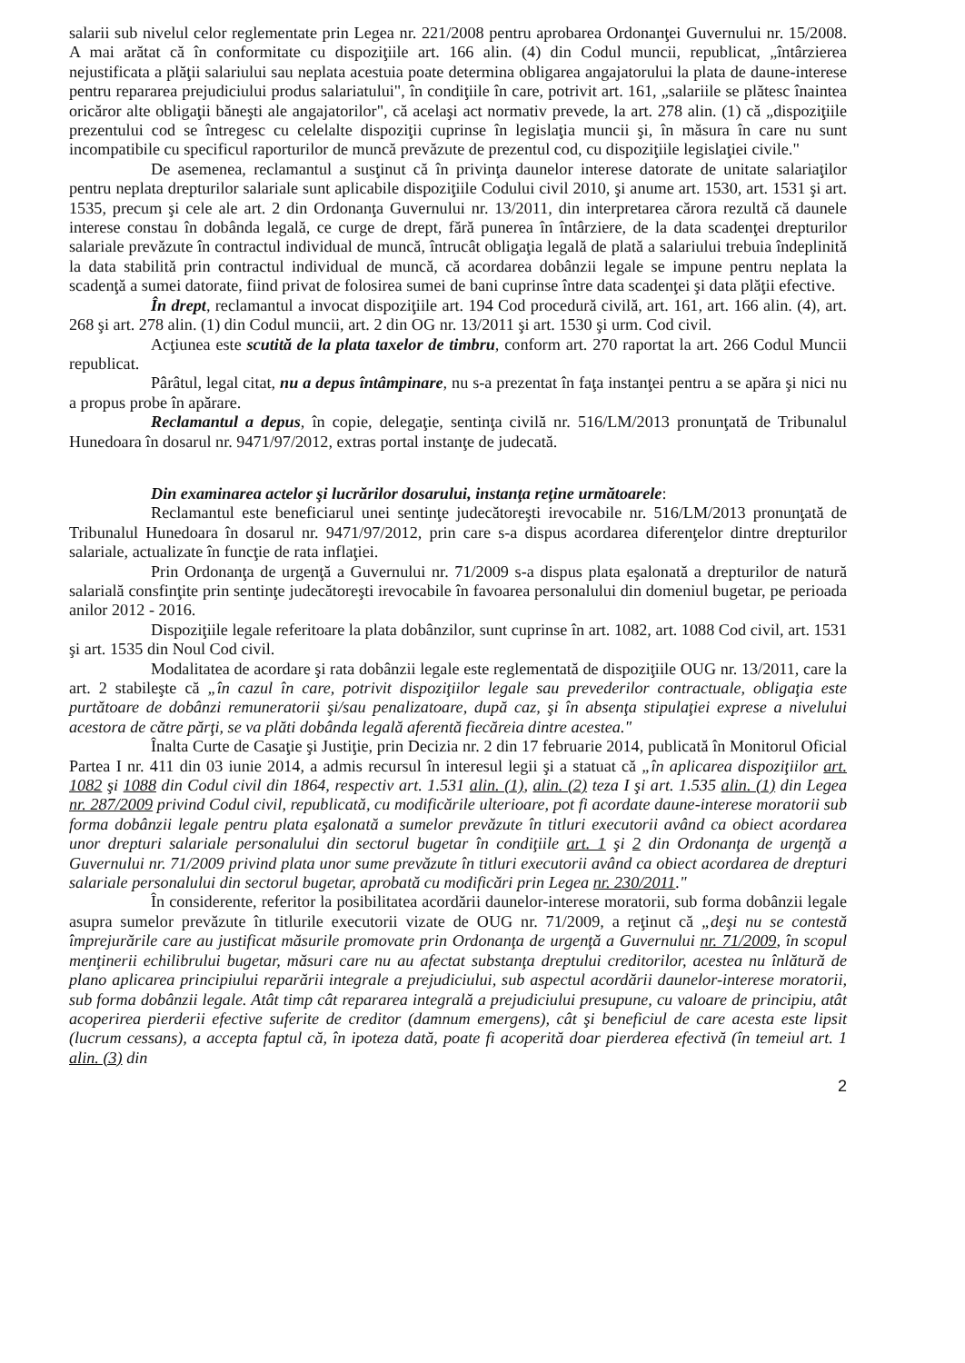salarii sub nivelul celor reglementate prin Legea nr. 221/2008 pentru aprobarea Ordonanţei Guvernului nr. 15/2008. A mai arătat că în conformitate cu dispoziţiile art. 166 alin. (4) din Codul muncii, republicat, „întârzierea nejustificata a plăţii salariului sau neplata acestuia poate determina obligarea angajatorului la plata de daune-interese pentru repararea prejudiciului produs salariatului", în condiţiile în care, potrivit art. 161, „salariile se plătesc înaintea oricăror alte obligaţii băneşti ale angajatorilor", că acelaşi act normativ prevede, la art. 278 alin. (1) că „dispoziţiile prezentului cod se întregesc cu celelalte dispoziţii cuprinse în legislaţia muncii şi, în măsura în care nu sunt incompatibile cu specificul raporturilor de muncă prevăzute de prezentul cod, cu dispoziţiile legislaţiei civile."
De asemenea, reclamantul a susţinut că în privinţa daunelor interese datorate de unitate salariaţilor pentru neplata drepturilor salariale sunt aplicabile dispoziţiile Codului civil 2010, şi anume art. 1530, art. 1531 şi art. 1535, precum şi cele ale art. 2 din Ordonanţa Guvernului nr. 13/2011, din interpretarea cărora rezultă că daunele interese constau în dobânda legală, ce curge de drept, fără punerea în întârziere, de la data scadenţei drepturilor salariale prevăzute în contractul individual de muncă, întrucât obligaţia legală de plată a salariului trebuia îndeplinită la data stabilită prin contractul individual de muncă, că acordarea dobânzii legale se impune pentru neplata la scadenţă a sumei datorate, fiind privat de folosirea sumei de bani cuprinse între data scadenţei şi data plăţii efective.
În drept, reclamantul a invocat dispoziţiile art. 194 Cod procedură civilă, art. 161, art. 166 alin. (4), art. 268 şi art. 278 alin. (1) din Codul muncii, art. 2 din OG nr. 13/2011 şi art. 1530 şi urm. Cod civil.
Acţiunea este scutită de la plata taxelor de timbru, conform art. 270 raportat la art. 266 Codul Muncii republicat.
Pârâtul, legal citat, nu a depus întâmpinare, nu s-a prezentat în faţa instanţei pentru a se apăra şi nici nu a propus probe în apărare.
Reclamantul a depus, în copie, delegaţie, sentinţa civilă nr. 516/LM/2013 pronunţată de Tribunalul Hunedoara în dosarul nr. 9471/97/2012, extras portal instanţe de judecată.
Din examinarea actelor şi lucrărilor dosarului, instanţa reţine următoarele:
Reclamantul este beneficiarul unei sentinţe judecătoreşti irevocabile nr. 516/LM/2013 pronunţată de Tribunalul Hunedoara în dosarul nr. 9471/97/2012, prin care s-a dispus acordarea diferenţelor dintre drepturilor salariale, actualizate în funcţie de rata inflaţiei.
Prin Ordonanţa de urgenţă a Guvernului nr. 71/2009 s-a dispus plata eşalonată a drepturilor de natură salarială consfinţite prin sentinţe judecătoreşti irevocabile în favoarea personalului din domeniul bugetar, pe perioada anilor 2012 - 2016.
Dispoziţiile legale referitoare la plata dobânzilor, sunt cuprinse în art. 1082, art. 1088 Cod civil, art. 1531 şi art. 1535 din Noul Cod civil.
Modalitatea de acordare şi rata dobânzii legale este reglementată de dispoziţiile OUG nr. 13/2011, care la art. 2 stabileşte că „în cazul în care, potrivit dispoziţiilor legale sau prevederilor contractuale, obligaţia este purtătoare de dobânzi remuneratorii şi/sau penalizatoare, după caz, şi în absenţa stipulaţiei exprese a nivelului acestora de către părţi, se va plăti dobânda legală aferentă fiecăreia dintre acestea."
Înalta Curte de Casaţie şi Justiţie, prin Decizia nr. 2 din 17 februarie 2014, publicată în Monitorul Oficial Partea I nr. 411 din 03 iunie 2014, a admis recursul în interesul legii şi a statuat că „în aplicarea dispoziţiilor art. 1082 şi 1088 din Codul civil din 1864, respectiv art. 1.531 alin. (1), alin. (2) teza I şi art. 1.535 alin. (1) din Legea nr. 287/2009 privind Codul civil, republicată, cu modificările ulterioare, pot fi acordate daune-interese moratorii sub forma dobânzii legale pentru plata eşalonată a sumelor prevăzute în titluri executorii având ca obiect acordarea unor drepturi salariale personalului din sectorul bugetar în condiţiile art. 1 şi 2 din Ordonanţa de urgenţă a Guvernului nr. 71/2009 privind plata unor sume prevăzute în titluri executorii având ca obiect acordarea de drepturi salariale personalului din sectorul bugetar, aprobată cu modificări prin Legea nr. 230/2011."
În considerente, referitor la posibilitatea acordării daunelor-interese moratorii, sub forma dobânzii legale asupra sumelor prevăzute în titlurile executorii vizate de OUG nr. 71/2009, a reţinut că „deşi nu se contestă împrejurările care au justificat măsurile promovate prin Ordonanţa de urgenţă a Guvernului nr. 71/2009, în scopul menţinerii echilibrului bugetar, măsuri care nu au afectat substanţa dreptului creditorilor, acestea nu înlătură de plano aplicarea principiului reparării integrale a prejudiciului, sub aspectul acordării daunelor-interese moratorii, sub forma dobânzii legale. Atât timp cât repararea integrală a prejudiciului presupune, cu valoare de principiu, atât acoperirea pierderii efective suferite de creditor (damnum emergens), cât şi beneficiul de care acesta este lipsit (lucrum cessans), a accepta faptul că, în ipoteza dată, poate fi acoperită doar pierderea efectivă (în temeiul art. 1 alin. (3) din
2